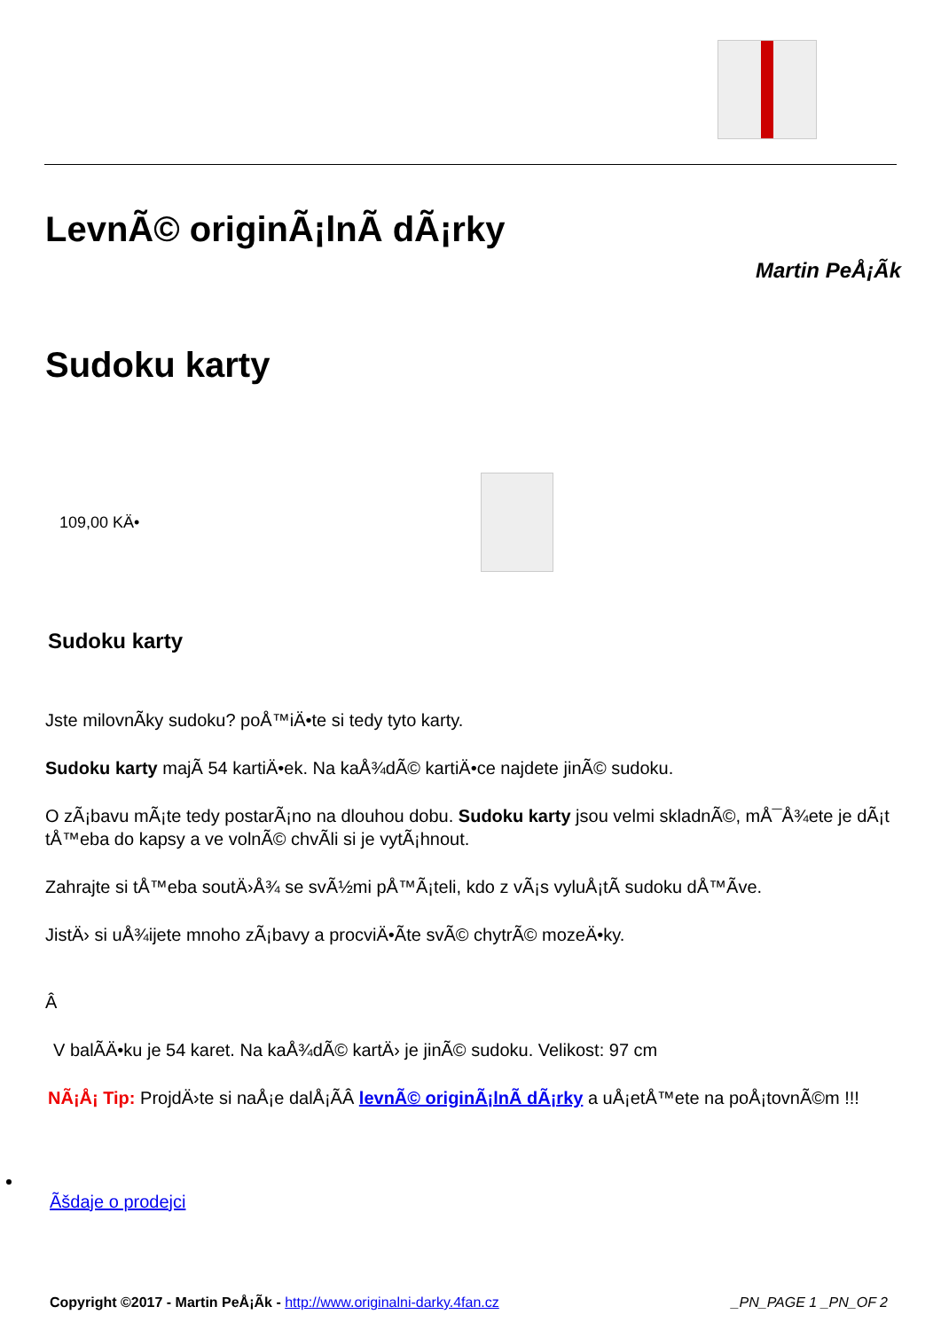LevnÃ© originÃ¡lnÃ­ dÃ¡rky
Martin PeÅ¡Ã­k
Sudoku karty
109,00 KÄ•
Sudoku karty
Jste milovnÃ­ky sudoku? poÅ™iÄ•te si tedy tyto karty.
Sudoku karty majÃ­ 54 kartiÄ•ek. Na kaÅ¾dÃ© kartiÄ•ce najdete jinÃ© sudoku.
O zÃ¡bavu mÃ¡te tedy postarÃ¡no na dlouhou dobu. Sudoku karty jsou velmi skladnÃ©, mÅ¯Å¾ete je dÃ¡t tÅ™eba do kapsy a ve volnÃ© chvÃ­li si je vytÃ¡hnout.
Zahrajte si tÅ™eba soutÄ›Å¾ se svÃ½mi pÅ™Ã¡teli, kdo z vÃ¡s vyluÅ¡tÃ­ sudoku dÅ™Ã­ve.
JistÄ› si uÅ¾ijete mnoho zÃ¡bavy a procviÄ•Ã­te svÃ© chytrÃ© mozeÄ•ky.
Â
V balÃ­Ä•ku je 54 karet. Na kaÅ¾dÃ© kartÄ› je jinÃ© sudoku. Velikost: 97 cm
NÃ¡Å¡ Tip: ProjdÄ›te si naÅ¡e dalÅ¡Ã­Â levnÃ© originÃ¡lnÃ­ dÃ¡rky a uÅ¡etÅ™ete na poÅ¡tovnÃ©m !!!
Ãšdaje o prodejci
Copyright ©2017 - Martin PeÅ¡Ã­k - http://www.originalni-darky.4fan.cz _PN_PAGE 1 _PN_OF 2